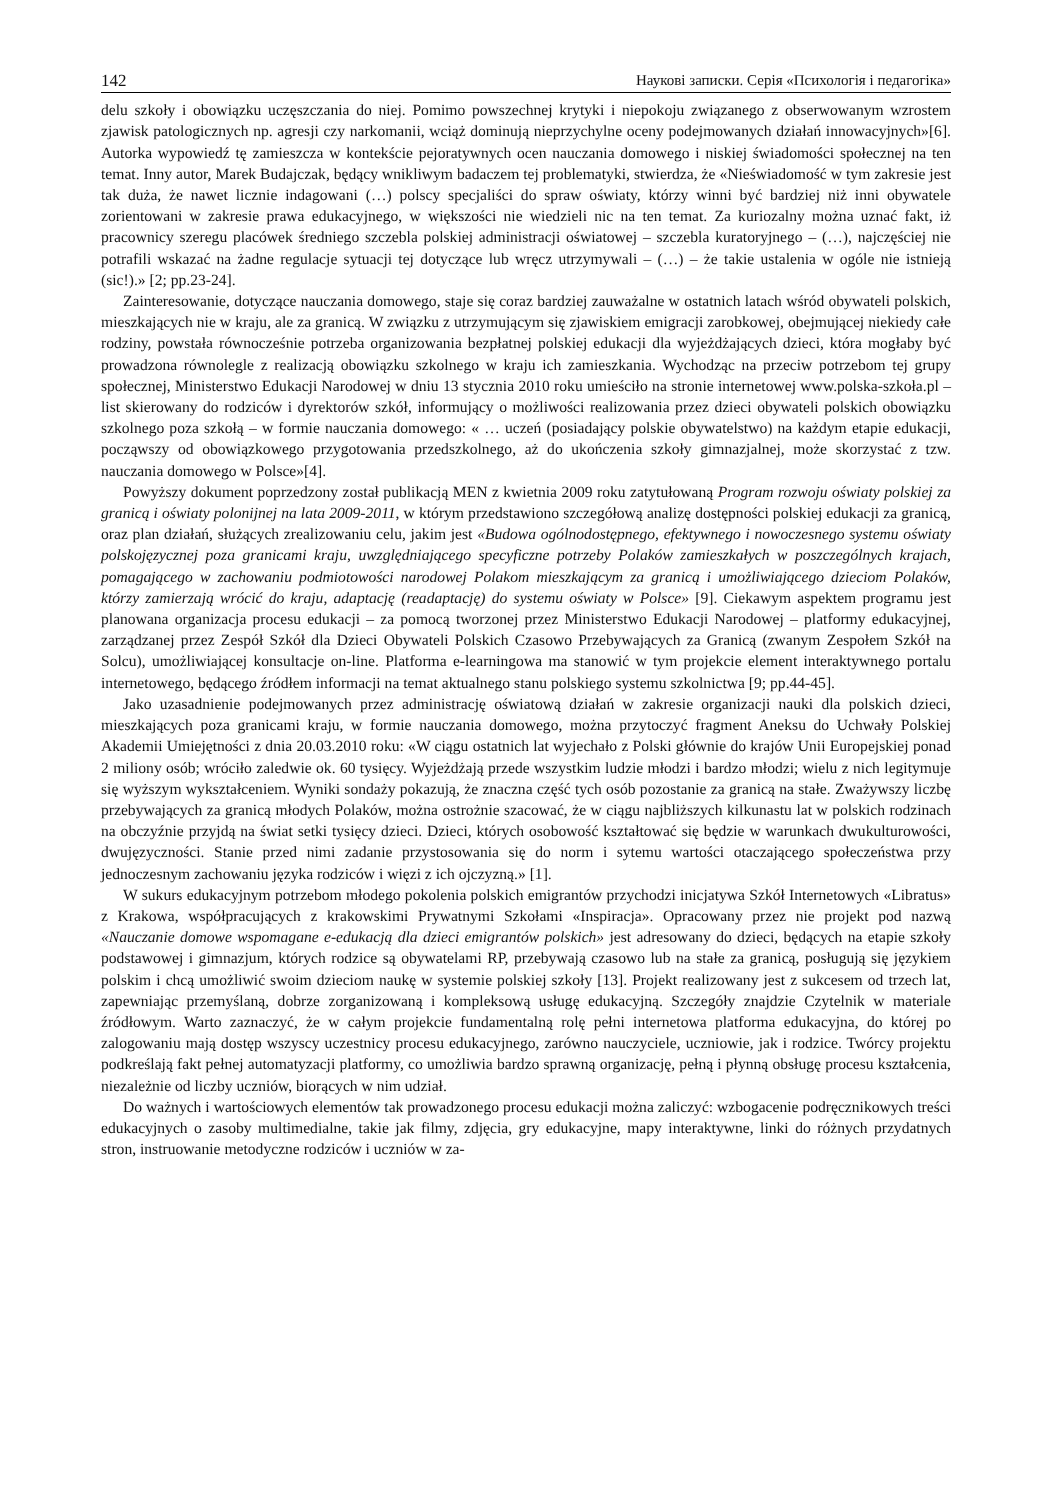142 Наукові записки. Серія «Психологія і педагогіка»
delu szkoły i obowiązku uczęszczania do niej. Pomimo powszechnej krytyki i niepokoju związanego z obserwowanym wzrostem zjawisk patologicznych np. agresji czy narkomanii, wciąż dominują nieprzychylne oceny podejmowanych działań innowacyjnych»[6]. Autorka wypowiedź tę zamieszcza w kontekście pejoratywnych ocen nauczania domowego i niskiej świadomości społecznej na ten temat. Inny autor, Marek Budajczak, będący wnikliwym badaczem tej problematyki, stwierdza, że «Nieświadomość w tym zakresie jest tak duża, że nawet licznie indagowani (…) polscy specjaliści do spraw oświaty, którzy winni być bardziej niż inni obywatele zorientowani w zakresie prawa edukacyjnego, w większości nie wiedzieli nic na ten temat. Za kuriozalny można uznać fakt, iż pracownicy szeregu placówek średniego szczebla polskiej administracji oświatowej – szczebla kuratoryjnego – (…), najczęściej nie potrafili wskazać na żadne regulacje sytuacji tej dotyczące lub wręcz utrzymywali – (…) – że takie ustalenia w ogóle nie istnieją (sic!).» [2; pp.23-24].
Zainteresowanie, dotyczące nauczania domowego, staje się coraz bardziej zauważalne w ostatnich latach wśród obywateli polskich, mieszkających nie w kraju, ale za granicą. W związku z utrzymującym się zjawiskiem emigracji zarobkowej, obejmującej niekiedy całe rodziny, powstała równocześnie potrzeba organizowania bezpłatnej polskiej edukacji dla wyjeżdżających dzieci, która mogłaby być prowadzona równolegle z realizacją obowiązku szkolnego w kraju ich zamieszkania. Wychodząc na przeciw potrzebom tej grupy społecznej, Ministerstwo Edukacji Narodowej w dniu 13 stycznia 2010 roku umieściło na stronie internetowej www.polska-szkoła.pl – list skierowany do rodziców i dyrektorów szkół, informujący o możliwości realizowania przez dzieci obywateli polskich obowiązku szkolnego poza szkołą – w formie nauczania domowego: « … uczeń (posiadający polskie obywatelstwo) na każdym etapie edukacji, począwszy od obowiązkowego przygotowania przedszkolnego, aż do ukończenia szkoły gimnazjalnej, może skorzystać z tzw. nauczania domowego w Polsce»[4].
Powyższy dokument poprzedzony został publikacją MEN z kwietnia 2009 roku zatytułowaną Program rozwoju oświaty polskiej za granicą i oświaty polonijnej na lata 2009-2011, w którym przedstawiono szczegółową analizę dostępności polskiej edukacji za granicą, oraz plan działań, służących zrealizowaniu celu, jakim jest «Budowa ogólnodostępnego, efektywnego i nowoczesnego systemu oświaty polskojęzycznej poza granicami kraju, uwzględniającego specyficzne potrzeby Polaków zamieszkałych w poszczególnych krajach, pomagającego w zachowaniu podmiotowości narodowej Polakom mieszkającym za granicą i umożliwiającego dzieciom Polaków, którzy zamierzają wrócić do kraju, adaptację (readaptację) do systemu oświaty w Polsce» [9]. Ciekawym aspektem programu jest planowana organizacja procesu edukacji – za pomocą tworzonej przez Ministerstwo Edukacji Narodowej – platformy edukacyjnej, zarządzanej przez Zespół Szkół dla Dzieci Obywateli Polskich Czasowo Przebywających za Granicą (zwanym Zespołem Szkół na Solcu), umożliwiającej konsultacje on-line. Platforma e-learningowa ma stanowić w tym projekcie element interaktywnego portalu internetowego, będącego źródłem informacji na temat aktualnego stanu polskiego systemu szkolnictwa [9; pp.44-45].
Jako uzasadnienie podejmowanych przez administrację oświatową działań w zakresie organizacji nauki dla polskich dzieci, mieszkających poza granicami kraju, w formie nauczania domowego, można przytoczyć fragment Aneksu do Uchwały Polskiej Akademii Umiejętności z dnia 20.03.2010 roku: «W ciągu ostatnich lat wyjechało z Polski głównie do krajów Unii Europejskiej ponad 2 miliony osób; wróciło zaledwie ok. 60 tysięcy. Wyjeżdżają przede wszystkim ludzie młodzi i bardzo młodzi; wielu z nich legitymuje się wyższym wykształceniem. Wyniki sondaży pokazują, że znaczna część tych osób pozostanie za granicą na stałe. Zważywszy liczbę przebywających za granicą młodych Polaków, można ostrożnie szacować, że w ciągu najbliższych kilkunastu lat w polskich rodzinach na obczyźnie przyjdą na świat setki tysięcy dzieci. Dzieci, których osobowość kształtować się będzie w warunkach dwukulturowości, dwujęzyczności. Stanie przed nimi zadanie przystosowania się do norm i sytemu wartości otaczającego społeczeństwa przy jednoczesnym zachowaniu języka rodziców i więzi z ich ojczyzną.» [1].
W sukurs edukacyjnym potrzebom młodego pokolenia polskich emigrantów przychodzi inicjatywa Szkół Internetowych «Libratus» z Krakowa, współpracujących z krakowskimi Prywatnymi Szkołami «Inspiracja». Opracowany przez nie projekt pod nazwą «Nauczanie domowe wspomagane e-edukacją dla dzieci emigrantów polskich» jest adresowany do dzieci, będących na etapie szkoły podstawowej i gimnazjum, których rodzice są obywatelami RP, przebywają czasowo lub na stałe za granicą, posługują się językiem polskim i chcą umożliwić swoim dzieciom naukę w systemie polskiej szkoły [13]. Projekt realizowany jest z sukcesem od trzech lat, zapewniając przemyślaną, dobrze zorganizowaną i kompleksową usługę edukacyjną. Szczegóły znajdzie Czytelnik w materiale źródłowym. Warto zaznaczyć, że w całym projekcie fundamentalną rolę pełni internetowa platforma edukacyjna, do której po zalogowaniu mają dostęp wszyscy uczestnicy procesu edukacyjnego, zarówno nauczyciele, uczniowie, jak i rodzice. Twórcy projektu podkreślają fakt pełnej automatyzacji platformy, co umożliwia bardzo sprawną organizację, pełną i płynną obsługę procesu kształcenia, niezależnie od liczby uczniów, biorących w nim udział.
Do ważnych i wartościowych elementów tak prowadzonego procesu edukacji można zaliczyć: wzbogacenie podręcznikowych treści edukacyjnych o zasoby multimedialne, takie jak filmy, zdjęcia, gry edukacyjne, mapy interaktywne, linki do różnych przydatnych stron, instruowanie metodyczne rodziców i uczniów w za-